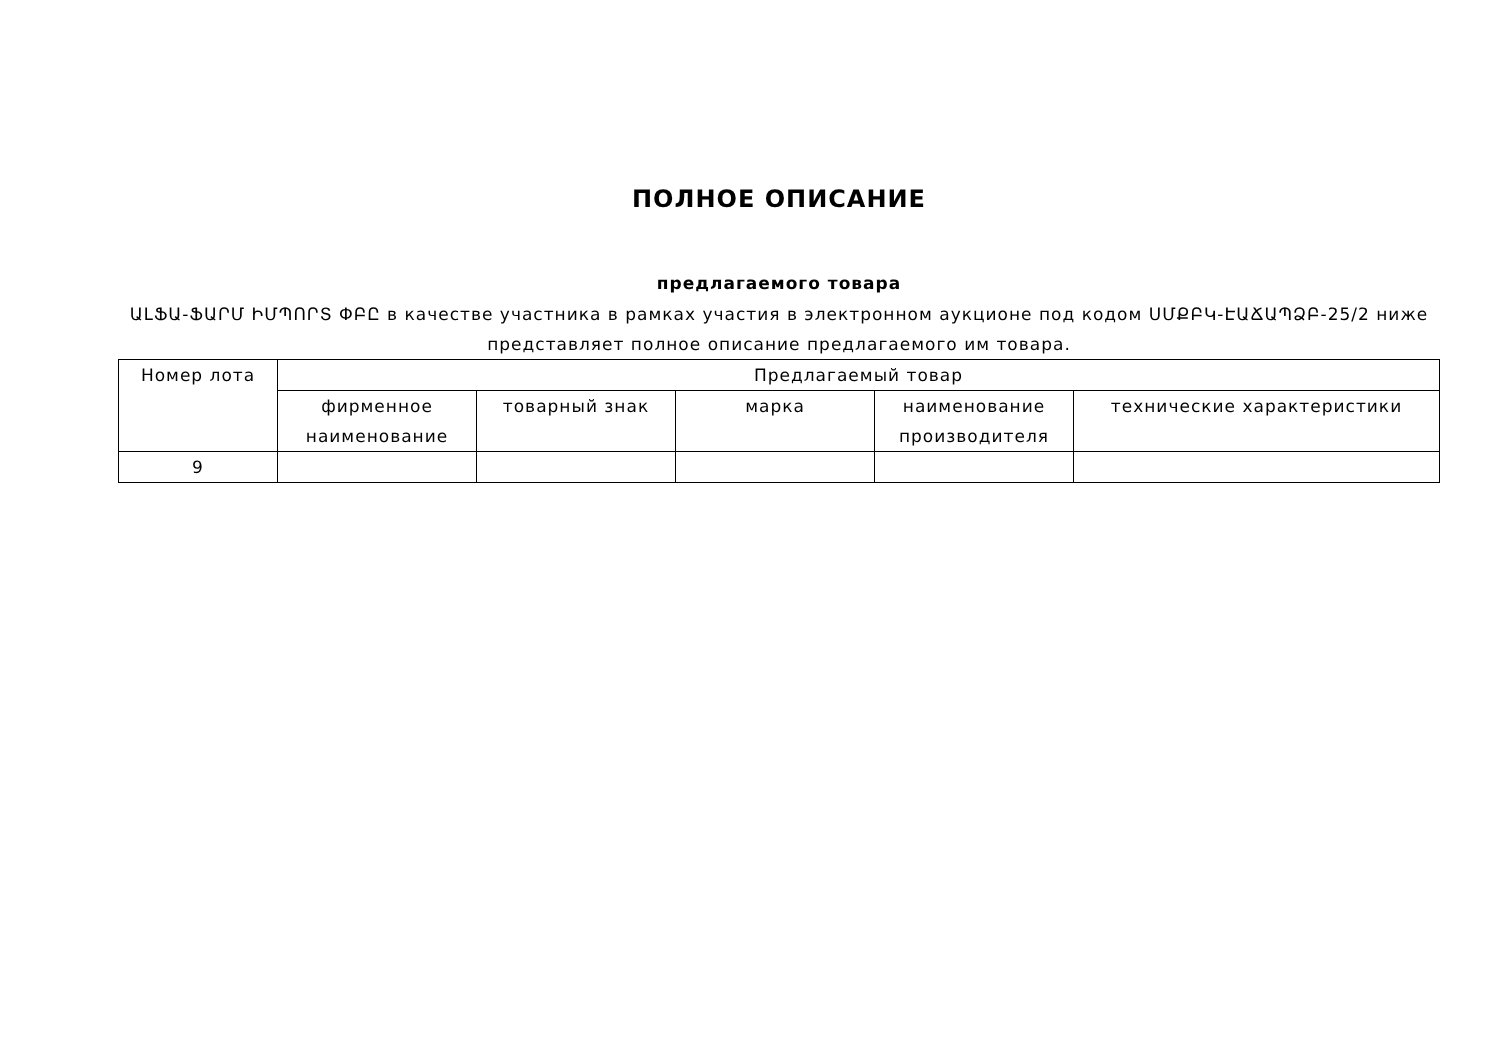ПОЛНОЕ ОПИСАНИЕ
предлагаемого товара
ԱԼՖԱ-ՖԱՐՄ ԻՄՊՈՐՏ ՓԲԸ в качестве участника в рамках участия в электронном аукционе под кодом ՍՄՔԲԿ-ԷԱՃԱՊՁԲ-25/2 ниже представляет полное описание предлагаемого им товара.
| Номер лота | Предлагаемый товар | | | | |
| --- | --- | --- | --- | --- | --- |
| | фирменное наименование | товарный знак | марка | наименование производителя | технические характеристики |
| 9 | | | | | |